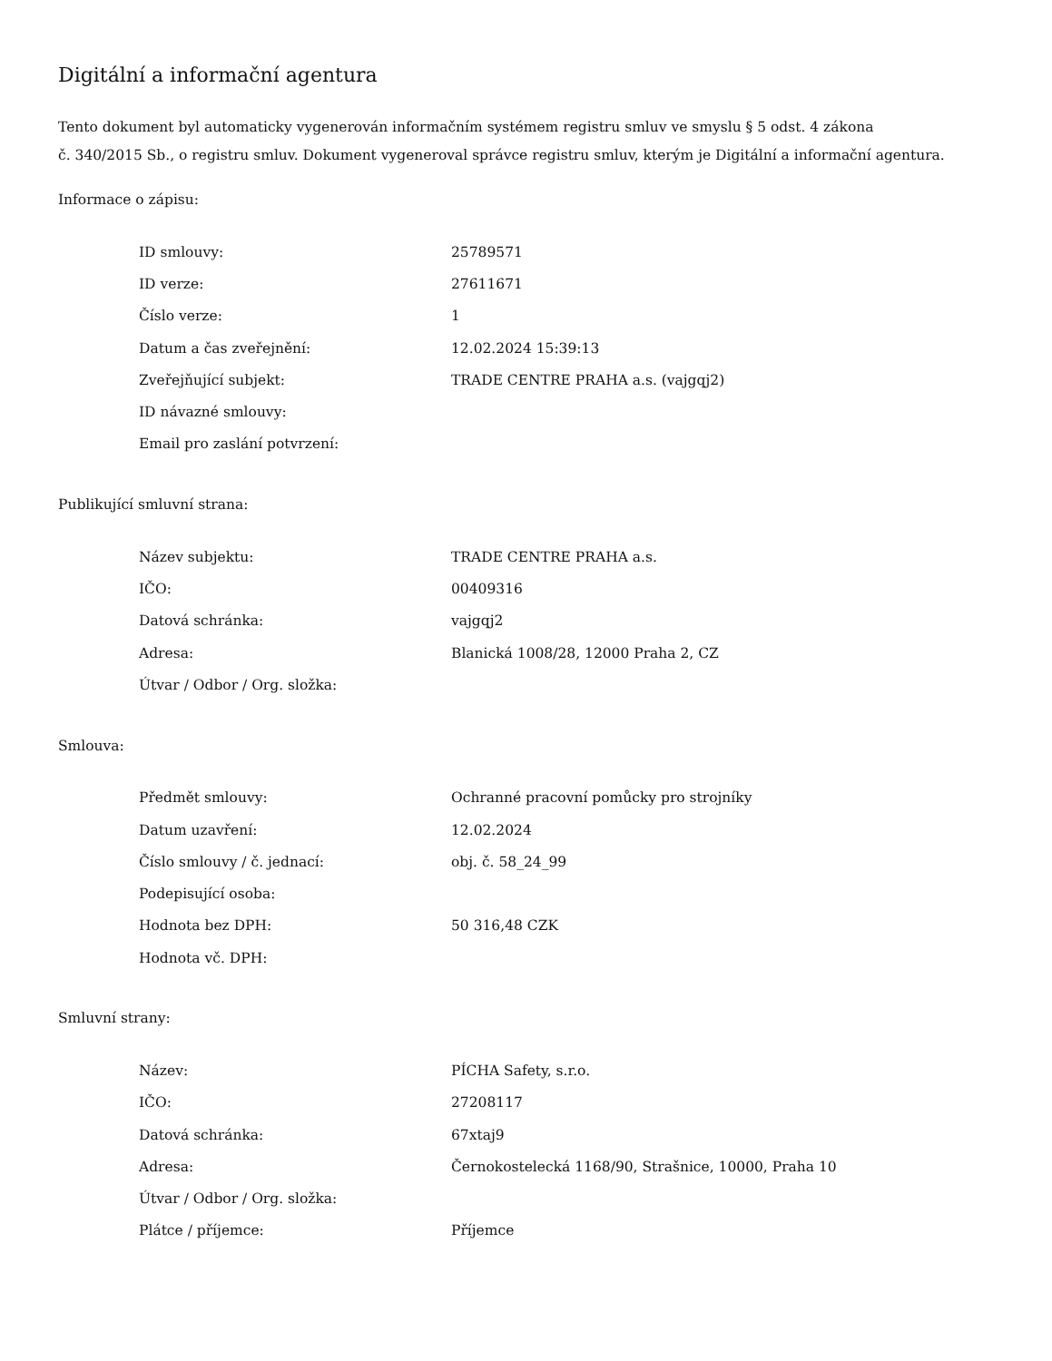Digitální a informační agentura
Tento dokument byl automaticky vygenerován informačním systémem registru smluv ve smyslu § 5 odst. 4 zákona
č. 340/2015 Sb., o registru smluv. Dokument vygeneroval správce registru smluv, kterým je Digitální a informační agentura.
Informace o zápisu:
| ID smlouvy: | 25789571 |
| ID verze: | 27611671 |
| Číslo verze: | 1 |
| Datum a čas zveřejnění: | 12.02.2024 15:39:13 |
| Zveřejňující subjekt: | TRADE CENTRE PRAHA a.s. (vajgqj2) |
| ID návazné smlouvy: | |
| Email pro zaslání potvrzení: | |
Publikující smluvní strana:
| Název subjektu: | TRADE CENTRE PRAHA a.s. |
| IČO: | 00409316 |
| Datová schránka: | vajgqj2 |
| Adresa: | Blanická 1008/28, 12000 Praha 2, CZ |
| Útvar / Odbor / Org. složka: | |
Smlouva:
| Předmět smlouvy: | Ochranné pracovní pomůcky pro strojníky |
| Datum uzavření: | 12.02.2024 |
| Číslo smlouvy / č. jednací: | obj. č. 58_24_99 |
| Podepisující osoba: | |
| Hodnota bez DPH: | 50 316,48 CZK |
| Hodnota vč. DPH: | |
Smluvní strany:
| Název: | PÍCHA Safety, s.r.o. |
| IČO: | 27208117 |
| Datová schránka: | 67xtaj9 |
| Adresa: | Černokostelecká 1168/90, Strašnice, 10000, Praha 10 |
| Útvar / Odbor / Org. složka: | |
| Plátce / příjemce: | Příjemce |